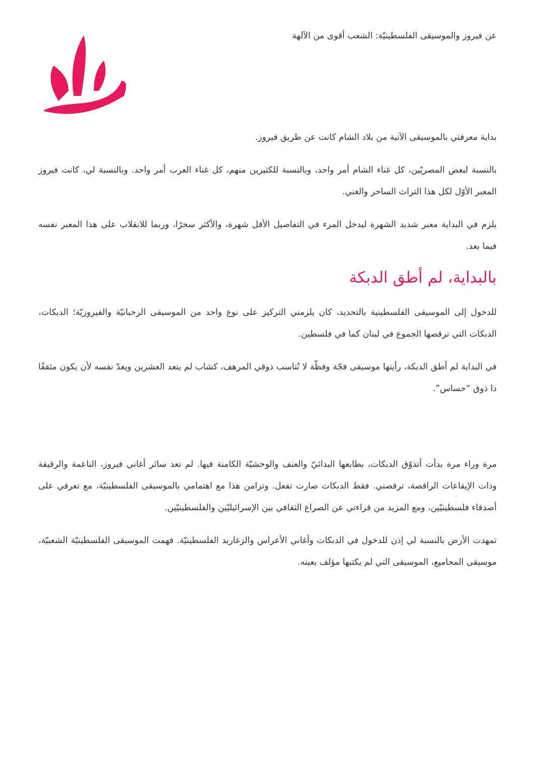عن فيروز والموسيقى الفلسطينيّة: الشعب أقوى من الآلهة
بداية معرفتي بالموسيقى الآتية من بلاد الشام كانت عن طريق فيروز.
بالنسبة لبعض المصريّين، كل غناء الشام أمر واحد، وبالنسبة للكثيرين منهم، كل غناء العرب أمر واحد. وبالنسبة لي، كانت فيروز المعبر الأوّل لكل هذا التراث الساحر والغني.
يلزم في البداية معبر شديد الشهرة ليدخل المرء في التفاصيل الأقل شهرة، والأكثر سحرًا، وربما للانقلاب على هذا المعبر نفسه فيما بعد.
بالبداية، لم أطق الدبكة
للدخول إلى الموسيقى الفلسطينية بالتحديد، كان يلزمني التركيز على نوع واحد من الموسيقى الرحبانيّة والفيروزيّة؛ الدبكات، الدبكات التي ترقصها الجموع في لبنان كما في فلسطين.
في البداية لم أطق الدبكة، رأيتها موسيقى فجّة وفظّة لا تُناسب ذوقي المرهف، كشاب لم يتعد العشرين ويعدّ نفسه لأن يكون مثقفًا ذا ذوق “حساس”.
مرة وراء مرة بدأت أتذوّق الدبكات، بطابعها البدائيّ والعنف والوحشيّة الكامنة فيها. لم تعد سائر أغاني فيروز، الناعمة والرقيقة وذات الإيقاعات الراقصة، ترقصني. فقط الدبكات صارت تفعل. وتزامن هذا مع اهتمامي بالموسيقى الفلسطينيّة، مع تعرفي على أصدقاء فلسطينيّين، ومع المزيد من قراءتي عن الصراع الثقافي بين الإسرائيليّين والفلسطينيّين.
تمهدت الأرض بالنسبة لي إذن للدخول في الدبكات وأغاني الأعراس والزغاريد الفلسطينيّة. فهمت الموسيقى الفلسطينيّة الشعبيّة، موسيقى المجاميع، الموسيقى التي لم يكتبها مؤلف بعينه.